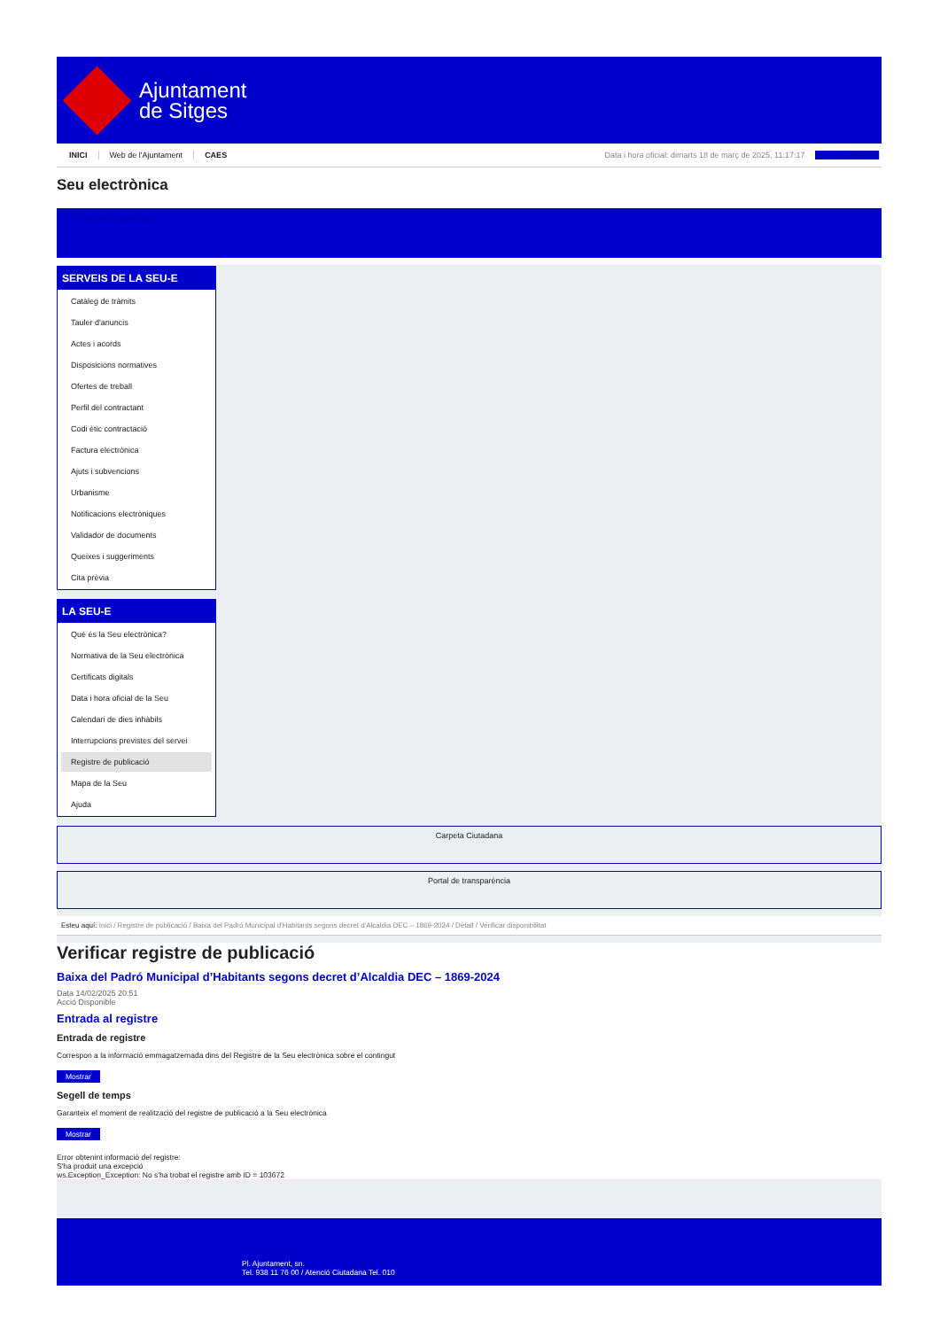Ajuntament
de Sitges
INICI Web de l'Ajuntament CAES Data i hora oficial: dimarts 18 de març de 2025, 11:17:17 Sincronitzar
Seu electrònica
Obtenir còpia autèntica
SERVEIS DE LA SEU-E
Catàleg de tràmits
Tauler d'anuncis
Actes i acords
Disposicions normatives
Ofertes de treball
Perfil del contractant
Codi ètic contractació
Factura electrònica
Ajuts i subvencions
Urbanisme
Notificacions electròniques
Validador de documents
Queixes i suggeriments
Cita prèvia
LA SEU-E
Què és la Seu electrònica?
Normativa de la Seu electrònica
Certificats digitals
Data i hora oficial de la Seu
Calendari de dies inhàbils
Interrupcions previstes del servei
Registre de publicació
Mapa de la Seu
Ajuda
Carpeta Ciutadana
Portal de transparència
Esteu aquí: Inici / Registre de publicació / Baixa del Padró Municipal d'Habitants segons decret d'Alcaldia DEC – 1869-2024 / Detall / Verificar disponibilitat
Verificar registre de publicació
Baixa del Padró Municipal d’Habitants segons decret d’Alcaldia DEC – 1869-2024
Data 14/02/2025 20:51
Acció Disponible
Entrada al registre
Entrada de registre
Correspon a la informació emmagatzemada dins del Registre de la Seu electrònica sobre el contingut
Mostrar
Segell de temps
Garanteix el moment de realització del registre de publicació a la Seu electrònica
Mostrar
Error obtenint informació del registre:
S'ha produit una excepció
ws.Exception_Exception: No s'ha trobat el registre amb ID = 103672
Pl. Ajuntament, sn.
Tel. 938 11 76 00 / Atenció Ciutadana Tel. 010